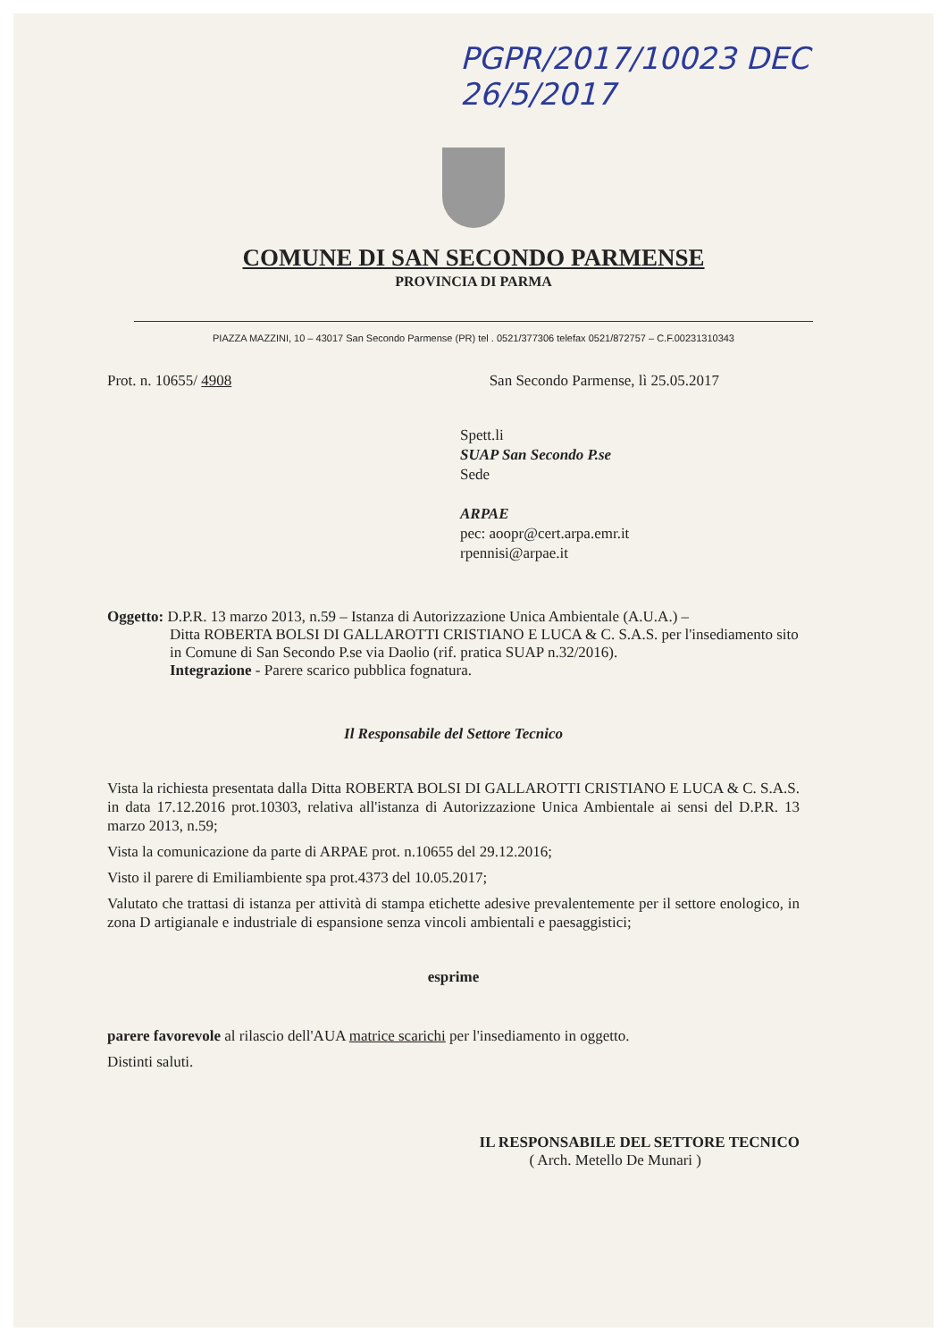PGPR/2017/10023 DEC 26/5/2017
COMUNE DI SAN SECONDO PARMENSE
PROVINCIA DI PARMA
PIAZZA MAZZINI, 10 – 43017 San Secondo Parmense (PR) tel . 0521/377306 telefax 0521/872757 – C.F.00231310343
Prot. n. 10655/ 4908 San Secondo Parmense, lì 25.05.2017
Spett.li
SUAP San Secondo P.se
Sede
ARPAE
pec: aoopr@cert.arpa.emr.it
rpennisi@arpae.it
Oggetto: D.P.R. 13 marzo 2013, n.59 – Istanza di Autorizzazione Unica Ambientale (A.U.A.) –
Ditta ROBERTA BOLSI DI GALLAROTTI CRISTIANO E LUCA & C. S.A.S. per l'insediamento sito in Comune di San Secondo P.se via Daolio (rif. pratica SUAP n.32/2016).
Integrazione - Parere scarico pubblica fognatura.
Il Responsabile del Settore Tecnico
Vista la richiesta presentata dalla Ditta ROBERTA BOLSI DI GALLAROTTI CRISTIANO E LUCA & C. S.A.S. in data 17.12.2016 prot.10303, relativa all'istanza di Autorizzazione Unica Ambientale ai sensi del D.P.R. 13 marzo 2013, n.59;
Vista la comunicazione da parte di ARPAE prot. n.10655 del 29.12.2016;
Visto il parere di Emiliambiente spa prot.4373 del 10.05.2017;
Valutato che trattasi di istanza per attività di stampa etichette adesive prevalentemente per il settore enologico, in zona D artigianale e industriale di espansione senza vincoli ambientali e paesaggistici;
esprime
parere favorevole al rilascio dell'AUA matrice scarichi per l'insediamento in oggetto.
Distinti saluti.
IL RESPONSABILE DEL SETTORE TECNICO
( Arch. Metello De Munari )